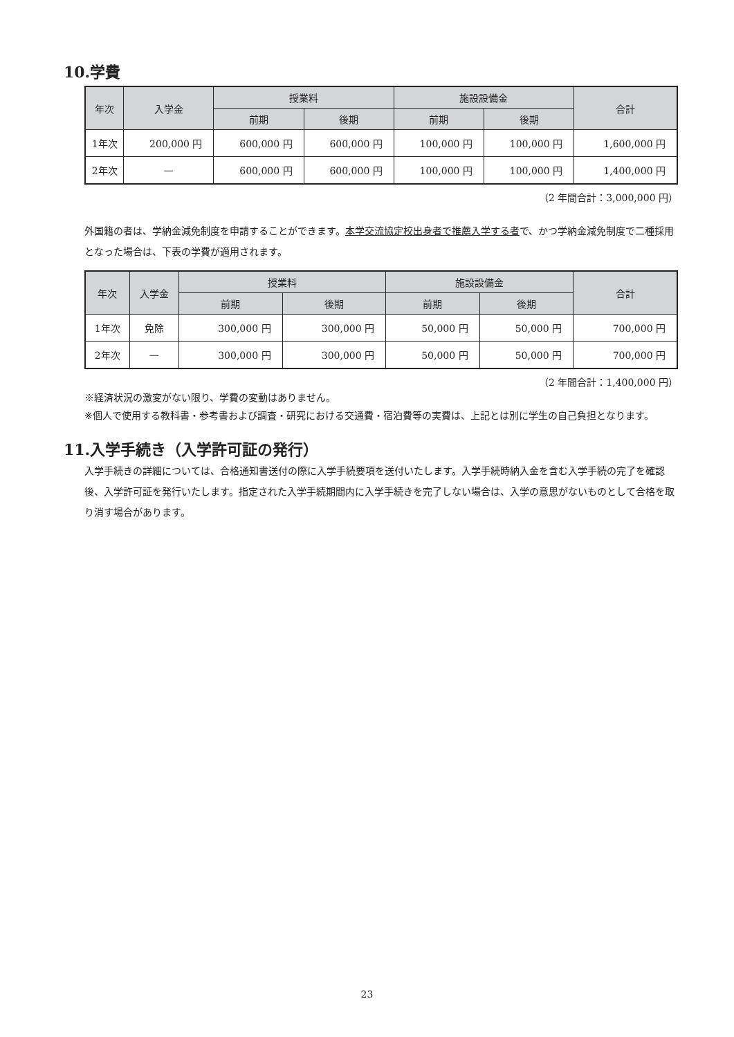10.学費
| 年次 | 入学金 | 授業料 | | 施設設備金 | | 合計 |
| --- | --- | --- | --- | --- | --- | --- |
| | | 前期 | 後期 | 前期 | 後期 | |
| 1年次 | 200,000 円 | 600,000 円 | 600,000 円 | 100,000 円 | 100,000 円 | 1,600,000 円 |
| 2年次 | — | 600,000 円 | 600,000 円 | 100,000 円 | 100,000 円 | 1,400,000 円 |
（2 年間合計：3,000,000 円）
外国籍の者は、学納金減免制度を申請することができます。本学交流協定校出身者で推薦入学する者で、かつ学納金減免制度で二種採用となった場合は、下表の学費が適用されます。
| 年次 | 入学金 | 授業料 | | 施設設備金 | | 合計 |
| --- | --- | --- | --- | --- | --- | --- |
| | | 前期 | 後期 | 前期 | 後期 | |
| 1年次 | 免除 | 300,000 円 | 300,000 円 | 50,000 円 | 50,000 円 | 700,000 円 |
| 2年次 | — | 300,000 円 | 300,000 円 | 50,000 円 | 50,000 円 | 700,000 円 |
（2 年間合計：1,400,000 円）
※経済状況の激変がない限り、学費の変動はありません。
※個人で使用する教科書・参考書および調査・研究における交通費・宿泊費等の実費は、上記とは別に学生の自己負担となります。
11.入学手続き（入学許可証の発行）
入学手続きの詳細については、合格通知書送付の際に入学手続要項を送付いたします。入学手続時納入金を含む入学手続の完了を確認後、入学許可証を発行いたします。指定された入学手続期間内に入学手続きを完了しない場合は、入学の意思がないものとして合格を取り消す場合があります。
23